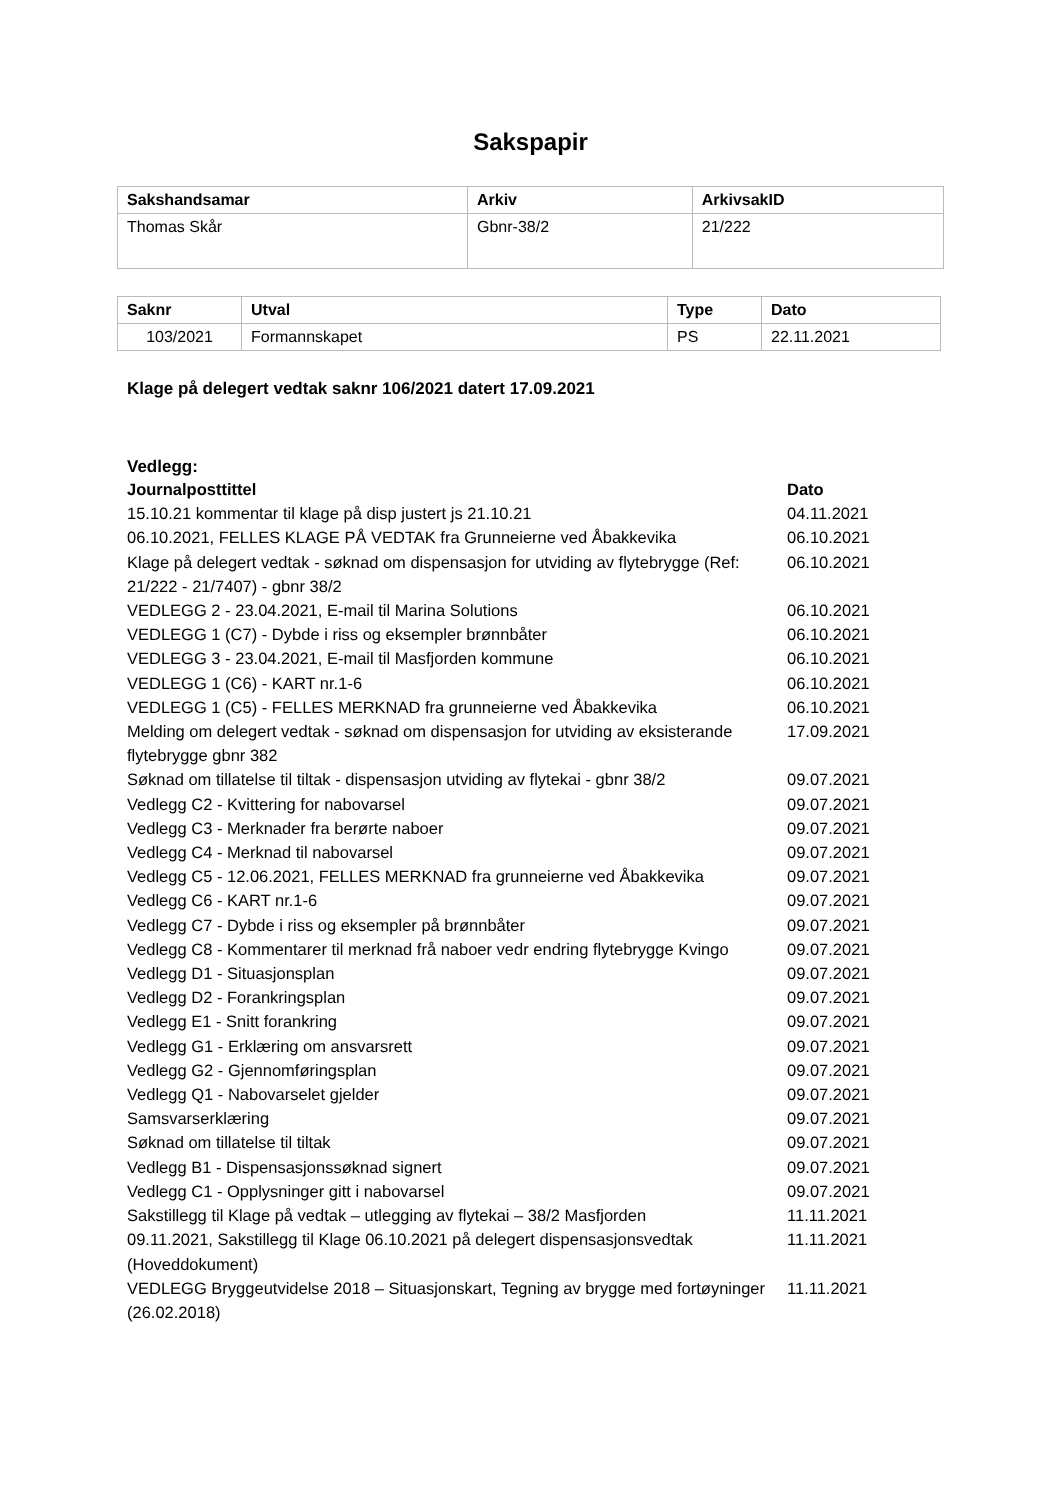Sakspapir
| Sakshandsamar | Arkiv | ArkivsakID |
| --- | --- | --- |
| Thomas Skår | Gbnr-38/2 | 21/222 |
| Saknr | Utval | Type | Dato |
| --- | --- | --- | --- |
| 103/2021 | Formannskapet | PS | 22.11.2021 |
Klage på delegert vedtak saknr 106/2021 datert 17.09.2021
Vedlegg:
| Journalposttittel | Dato |
| --- | --- |
| 15.10.21 kommentar til klage på disp justert js 21.10.21 | 04.11.2021 |
| 06.10.2021, FELLES KLAGE PÅ VEDTAK fra Grunneierne ved Åbakkevika | 06.10.2021 |
| Klage på delegert vedtak - søknad om dispensasjon for utviding av flytebrygge (Ref: 21/222 - 21/7407) - gbnr 38/2 | 06.10.2021 |
| VEDLEGG 2 - 23.04.2021, E-mail til Marina Solutions | 06.10.2021 |
| VEDLEGG 1 (C7) - Dybde i riss og eksempler brønnbåter | 06.10.2021 |
| VEDLEGG 3 - 23.04.2021, E-mail til Masfjorden kommune | 06.10.2021 |
| VEDLEGG 1 (C6) - KART nr.1-6 | 06.10.2021 |
| VEDLEGG 1 (C5) - FELLES MERKNAD fra grunneierne ved Åbakkevika | 06.10.2021 |
| Melding om delegert vedtak - søknad om dispensasjon for utviding av eksisterande flytebrygge gbnr 382 | 17.09.2021 |
| Søknad om tillatelse til tiltak - dispensasjon utviding av flytekai - gbnr 38/2 | 09.07.2021 |
| Vedlegg C2 - Kvittering for nabovarsel | 09.07.2021 |
| Vedlegg C3 - Merknader fra berørte naboer | 09.07.2021 |
| Vedlegg C4 - Merknad til nabovarsel | 09.07.2021 |
| Vedlegg C5 - 12.06.2021, FELLES MERKNAD fra grunneierne ved Åbakkevika | 09.07.2021 |
| Vedlegg C6 - KART nr.1-6 | 09.07.2021 |
| Vedlegg C7 - Dybde i riss og eksempler på brønnbåter | 09.07.2021 |
| Vedlegg C8 - Kommentarer til merknad frå naboer vedr endring flytebrygge Kvingo | 09.07.2021 |
| Vedlegg D1 - Situasjonsplan | 09.07.2021 |
| Vedlegg D2 - Forankringsplan | 09.07.2021 |
| Vedlegg E1 - Snitt forankring | 09.07.2021 |
| Vedlegg G1 - Erklæring om ansvarsrett | 09.07.2021 |
| Vedlegg G2 - Gjennomføringsplan | 09.07.2021 |
| Vedlegg Q1 - Nabovarselet gjelder | 09.07.2021 |
| Samsvarserklæring | 09.07.2021 |
| Søknad om tillatelse til tiltak | 09.07.2021 |
| Vedlegg B1 - Dispensasjonssøknad signert | 09.07.2021 |
| Vedlegg C1 - Opplysninger gitt i nabovarsel | 09.07.2021 |
| Sakstillegg til Klage på vedtak – utlegging av flytekai – 38/2 Masfjorden | 11.11.2021 |
| 09.11.2021, Sakstillegg til Klage 06.10.2021 på delegert dispensasjonsvedtak (Hoveddokument) | 11.11.2021 |
| VEDLEGG Bryggeutvidelse 2018 – Situasjonskart, Tegning av brygge med fortøyninger (26.02.2018) | 11.11.2021 |